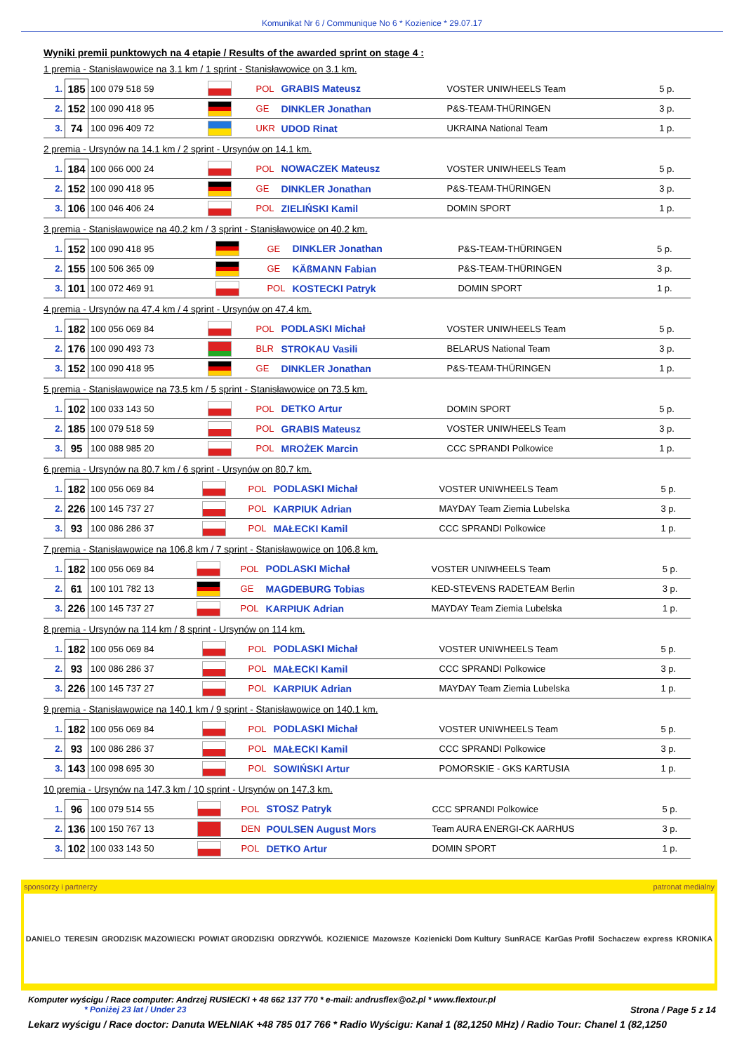Komunikat Nr 6 / Communique No 6 * Kozienice * 29.07.17
Wyniki premii punktowych na 4 etapie / Results of the awarded sprint on stage 4 :
1 premia - Stanisławowice na 3.1 km / 1 sprint - Stanisławowice on 3.1 km.
| 1. | 185 | 100 079 518 59 | | POL | GRABIS Mateusz | VOSTER UNIWHEELS Team | 5 p. |
| 2. | 152 | 100 090 418 95 | | GE | DINKLER Jonathan | P&S-TEAM-THÜRINGEN | 3 p. |
| 3. | 74 | 100 096 409 72 | | UKR | UDOD Rinat | UKRAINA National Team | 1 p. |
2 premia - Ursynów na 14.1 km / 2 sprint - Ursynów on 14.1 km.
| 1. | 184 | 100 066 000 24 | | POL | NOWACZEK Mateusz | VOSTER UNIWHEELS Team | 5 p. |
| 2. | 152 | 100 090 418 95 | | GE | DINKLER Jonathan | P&S-TEAM-THÜRINGEN | 3 p. |
| 3. | 106 | 100 046 406 24 | | POL | ZIELIŃSKI Kamil | DOMIN SPORT | 1 p. |
3 premia - Stanisławowice na 40.2 km / 3 sprint - Stanisławowice on 40.2 km.
| 1. | 152 | 100 090 418 95 | | GE | DINKLER Jonathan | P&S-TEAM-THÜRINGEN | 5 p. |
| 2. | 155 | 100 506 365 09 | | GE | KÄßMANN Fabian | P&S-TEAM-THÜRINGEN | 3 p. |
| 3. | 101 | 100 072 469 91 | | POL | KOSTECKI Patryk | DOMIN SPORT | 1 p. |
4 premia - Ursynów na 47.4 km / 4 sprint - Ursynów on 47.4 km.
| 1. | 182 | 100 056 069 84 | | POL | PODLASKI Michał | VOSTER UNIWHEELS Team | 5 p. |
| 2. | 176 | 100 090 493 73 | | BLR | STROKAU Vasili | BELARUS National Team | 3 p. |
| 3. | 152 | 100 090 418 95 | | GE | DINKLER Jonathan | P&S-TEAM-THÜRINGEN | 1 p. |
5 premia - Stanisławowice na 73.5 km / 5 sprint - Stanisławowice on 73.5 km.
| 1. | 102 | 100 033 143 50 | | POL | DETKO Artur | DOMIN SPORT | 5 p. |
| 2. | 185 | 100 079 518 59 | | POL | GRABIS Mateusz | VOSTER UNIWHEELS Team | 3 p. |
| 3. | 95 | 100 088 985 20 | | POL | MROŻEK Marcin | CCC SPRANDI Polkowice | 1 p. |
6 premia - Ursynów na 80.7 km / 6 sprint - Ursynów on 80.7 km.
| 1. | 182 | 100 056 069 84 | | POL | PODLASKI Michał | VOSTER UNIWHEELS Team | 5 p. |
| 2. | 226 | 100 145 737 27 | | POL | KARPIUK Adrian | MAYDAY Team Ziemia Lubelska | 3 p. |
| 3. | 93 | 100 086 286 37 | | POL | MAŁECKI Kamil | CCC SPRANDI Polkowice | 1 p. |
7 premia - Stanisławowice na 106.8 km / 7 sprint - Stanisławowice on 106.8 km.
| 1. | 182 | 100 056 069 84 | | POL | PODLASKI Michał | VOSTER UNIWHEELS Team | 5 p. |
| 2. | 61 | 100 101 782 13 | | GE | MAGDEBURG Tobias | KED-STEVENS RADETEAM Berlin | 3 p. |
| 3. | 226 | 100 145 737 27 | | POL | KARPIUK Adrian | MAYDAY Team Ziemia Lubelska | 1 p. |
8 premia - Ursynów na 114 km / 8 sprint - Ursynów on 114 km.
| 1. | 182 | 100 056 069 84 | | POL | PODLASKI Michał | VOSTER UNIWHEELS Team | 5 p. |
| 2. | 93 | 100 086 286 37 | | POL | MAŁECKI Kamil | CCC SPRANDI Polkowice | 3 p. |
| 3. | 226 | 100 145 737 27 | | POL | KARPIUK Adrian | MAYDAY Team Ziemia Lubelska | 1 p. |
9 premia - Stanisławowice na 140.1 km / 9 sprint - Stanisławowice on 140.1 km.
| 1. | 182 | 100 056 069 84 | | POL | PODLASKI Michał | VOSTER UNIWHEELS Team | 5 p. |
| 2. | 93 | 100 086 286 37 | | POL | MAŁECKI Kamil | CCC SPRANDI Polkowice | 3 p. |
| 3. | 143 | 100 098 695 30 | | POL | SOWIŃSKI Artur | POMORSKIE - GKS KARTUSIA | 1 p. |
10 premia - Ursynów na 147.3 km / 10 sprint - Ursynów on 147.3 km.
| 1. | 96 | 100 079 514 55 | | POL | STOSZ Patryk | CCC SPRANDI Polkowice | 5 p. |
| 2. | 136 | 100 150 767 13 | | DEN | POULSEN August Mors | Team AURA ENERGI-CK AARHUS | 3 p. |
| 3. | 102 | 100 033 143 50 | | POL | DETKO Artur | DOMIN SPORT | 1 p. |
sponsorzy i partnerzy patronat medialny
DANIELO TERESIN GRODZISK MAZOWIECKI POWIAT GRODZISKI ODRZYWÓŁ KOZIENICE Mazowsze Kozienicki Dom Kultury SunRACE KarGas Profil Sochaczew express KRONIKA
Komputer wyścigu / Race computer: Andrzej RUSIECKI + 48 662 137 770 * e-mail: andrusflex@o2.pl * www.flextour.pl
* Poniżej 23 lat / Under 23 Strona / Page 5 z 14
Lekarz wyścigu / Race doctor: Danuta WEŁNIAK +48 785 017 766 * Radio Wyścigu: Kanał 1 (82,1250 MHz) / Radio Tour: Chanel 1 (82,1250